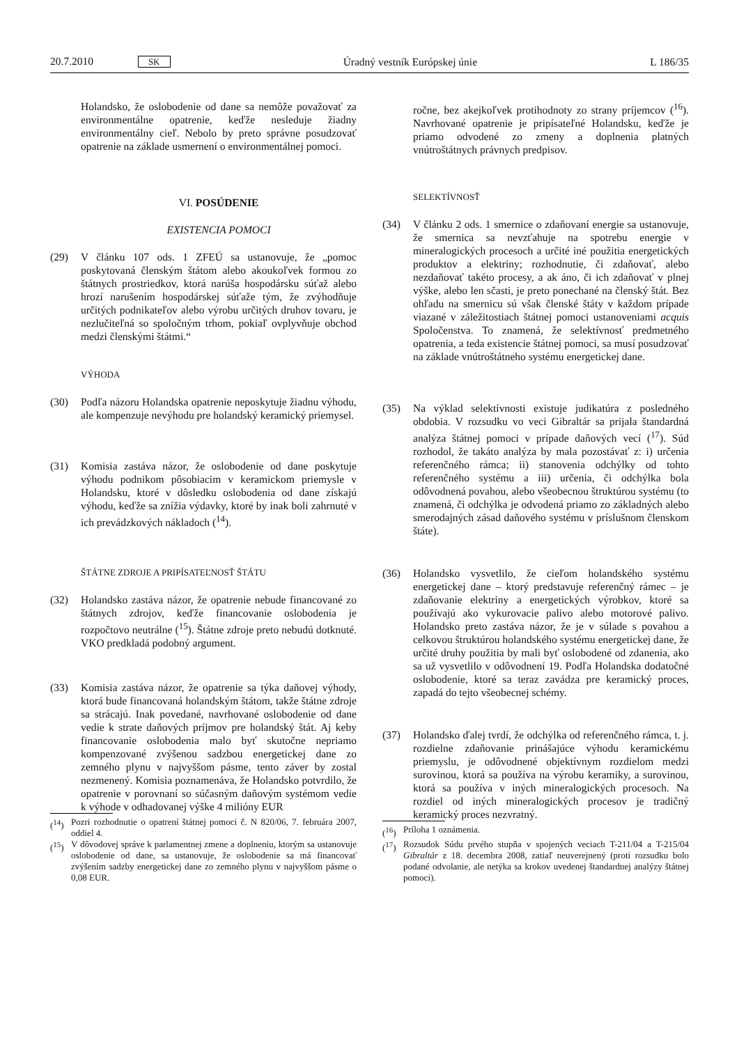20.7.2010 SK Úradný vestník Európskej únie L 186/35
Holandsko, že oslobodenie od dane sa nemôže považovať za environmentálne opatrenie, keďže nesleduje žiadny environmentálny cieľ. Nebolo by preto správne posudzovať opatrenie na základe usmernení o environmentálnej pomoci.
VI. POSÚDENIE
EXISTENCIA POMOCI
(29) V článku 107 ods. 1 ZFEÚ sa ustanovuje, že „pomoc poskytovaná členským štátom alebo akoukoľvek formou zo štátnych prostriedkov, ktorá narúša hospodársku súťaž alebo hrozí narušením hospodárskej súťaže tým, že zvýhodňuje určitých podnikateľov alebo výrobu určitých druhov tovaru, je nezlučiteľná so spoločným trhom, pokiaľ ovplyvňuje obchod medzi členskými štátmi.“
VÝHODA
(30) Podľa názoru Holandska opatrenie neposkytuje žiadnu výhodu, ale kompenzuje nevýhodu pre holandský keramický priemysel.
(31) Komisia zastáva názor, že oslobodenie od dane poskytuje výhodu podnikom pôsobiacim v keramickom priemysle v Holandsku, ktoré v dôsledku oslobodenia od dane získajú výhodu, keďže sa znížia výdavky, ktoré by inak boli zahrnuté v ich prevádzkových nákladoch (<sup>14</sup>).
ŠTÁTNE ZDROJE A PRIPÍSATEĽNOSŤ ŠTÁTU
(32) Holandsko zastáva názor, že opatrenie nebude financované zo štátnych zdrojov, keďže financovanie oslobodenia je rozpočtovo neutrálne (<sup>15</sup>). Štátne zdroje preto nebudú dotknuté. VKO predkladá podobný argument.
(33) Komisia zastáva názor, že opatrenie sa týka daňovej výhody, ktorá bude financovaná holandským štátom, takže štátne zdroje sa strácajú. Inak povedané, navrhované oslobodenie od dane vedie k strate daňových príjmov pre holandský štát. Aj keby financovanie oslobodenia malo byť skutočne nepriamo kompenzované zvýšenou sadzbou energetickej dane zo zemného plynu v najvyššom pásme, tento záver by zostal nezmenený. Komisia poznamenáva, že Holandsko potvrdilo, že opatrenie v porovnaní so súčasným daňovým systémom vedie k výhode v odhadovanej výške 4 milióny EUR
(<sup>14</sup>)
Pozri rozhodnutie o opatrení štátnej pomoci č. N 820/06, 7. februára 2007, oddiel 4.
(<sup>15</sup>)
V dôvodovej správe k parlamentnej zmene a doplneniu, ktorým sa ustanovuje oslobodenie od dane, sa ustanovuje, že oslobodenie sa má financovať zvýšením sadzby energetickej dane zo zemného plynu v najvyššom pásme o 0,08 EUR.
ročne, bez akejkoľvek protihodnoty zo strany príjemcov (<sup>16</sup>). Navrhované opatrenie je pripísateľné Holandsku, keďže je priamo odvodené zo zmeny a doplnenia platných vnútroštátnych právnych predpisov.
SELEKTÍVNOSŤ
(34) V článku 2 ods. 1 smernice o zdaňovaní energie sa ustanovuje, že smernica sa nevzťahuje na spotrebu energie v mineralogických procesoch a určité iné použitia energetických produktov a elektriny; rozhodnutie, či zdaňovať, alebo nezdaňovať takéto procesy, a ak áno, či ich zdaňovať v plnej výške, alebo len sčasti, je preto ponechané na členský štát. Bez ohľadu na smernicu sú však členské štáty v každom prípade viazané v záležitostiach štátnej pomoci ustanoveniami acquis Spoločenstva. To znamená, že selektívnosť predmetného opatrenia, a teda existencie štátnej pomoci, sa musí posudzovať na základe vnútroštátneho systému energetickej dane.
(35) Na výklad selektívnosti existuje judikatúra z posledného obdobia. V rozsudku vo veci Gibraltár sa prijala štandardná analýza štátnej pomoci v prípade daňových vecí (<sup>17</sup>). Súd rozhodol, že takáto analýza by mala pozostávať z: i) určenia referenčného rámca; ii) stanovenia odchýlky od tohto referenčného systému a iii) určenia, či odchýlka bola odôvodnená povahou, alebo všeobecnou štruktúrou systému (to znamená, či odchýlka je odvodená priamo zo základných alebo smerodajných zásad daňového systému v príslušnom členskom štáte).
(36) Holandsko vysvetlilo, že cieľom holandského systému energetickej dane – ktorý predstavuje referenčný rámec – je zdaňovanie elektriny a energetických výrobkov, ktoré sa používajú ako vykurovacie palivo alebo motorové palivo. Holandsko preto zastáva názor, že je v súlade s povahou a celkovou štruktúrou holandského systému energetickej dane, že určité druhy použitia by mali byť oslobodené od zdanenia, ako sa už vysvetlilo v odôvodnení 19. Podľa Holandska dodatočné oslobodenie, ktoré sa teraz zavádza pre keramický proces, zapadá do tejto všeobecnej schémy.
(37) Holandsko ďalej tvrdí, že odchýlka od referenčného rámca, t. j. rozdielne zdaňovanie prinášajúce výhodu keramickému priemyslu, je odôvodnené objektívnym rozdielom medzi surovinou, ktorá sa používa na výrobu keramiky, a surovinou, ktorá sa používa v iných mineralogických procesoch. Na rozdiel od iných mineralogických procesov je tradičný keramický proces nezvratný.
(<sup>16</sup>)
Príloha 1 oznámenia.
(<sup>17</sup>)
Rozsudok Súdu prvého stupňa v spojených veciach T-211/04 a T-215/04 Gibraltár z 18. decembra 2008, zatiaľ neuverejnený (proti rozsudku bolo podané odvolanie, ale netýka sa krokov uvedenej štandardnej analýzy štátnej pomoci).